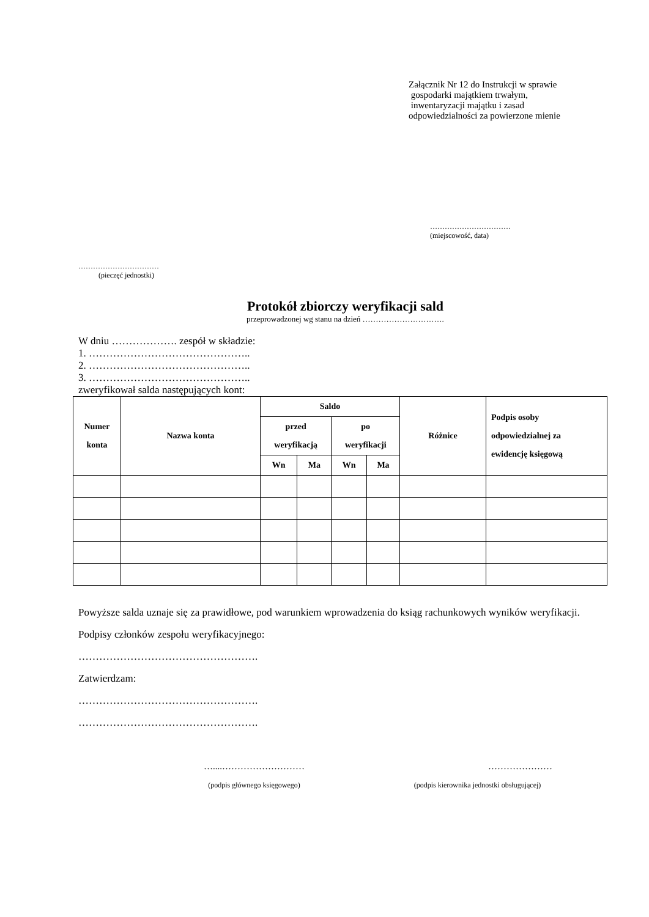Załącznik Nr 12 do Instrukcji w sprawie
gospodarki majątkiem trwałym,
inwentaryzacji majątku i zasad
odpowiedzialności za powierzone mienie
……………………………
(miejscowość, data)
……………………………
(pieczęć jednostki)
Protokół zbiorczy weryfikacji sald
przeprowadzonej wg stanu na dzień ………………………….
W dniu ………………. zespół w składzie:
1. ………………………………………..
2. ………………………………………..
3. ………………………………………..
zweryfikował salda następujących kont:
| Numer konta | Nazwa konta | Saldo | | | | Różnice | Podpis osoby odpowiedzialnej za ewidencję księgową |
| --- | --- | --- | --- | --- | --- | --- | --- |
| | | przed weryfikacją | | po weryfikacji | | | |
| | | Wn | Ma | Wn | Ma | | |
Powyższe salda uznaje się za prawidłowe, pod warunkiem wprowadzenia do ksiąg rachunkowych wyników weryfikacji.
Podpisy członków zespołu weryfikacyjnego:
…………………………………………….
Zatwierdzam:
…………………………………………….
…………………………………………….
…....………………………
(podpis głównego księgowego)
…………………
(podpis kierownika jednostki obsługującej)